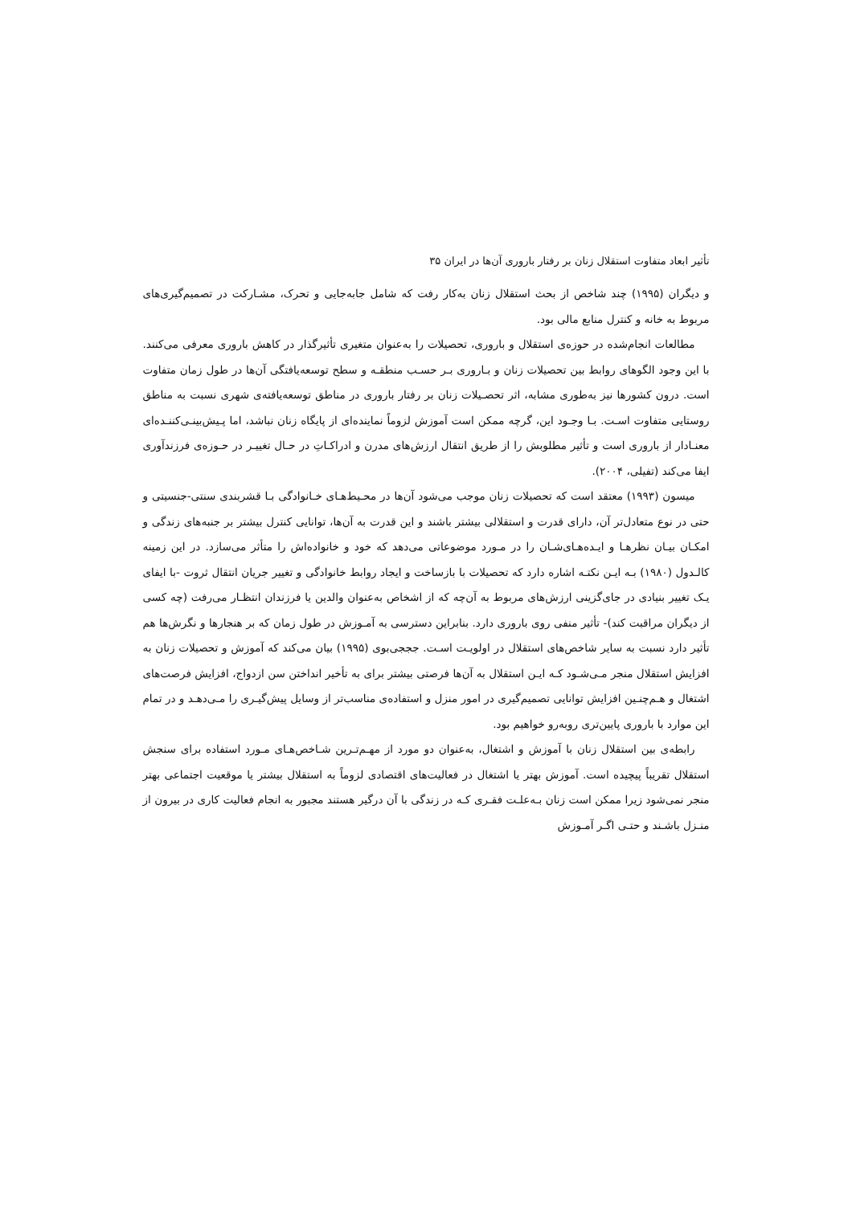تأثیر ابعاد متفاوت استقلال زنان بر رفتار باروری آن‌ها در ایران ۳۵
و دیگران (۱۹۹۵) چند شاخص از بحث استقلال زنان به‌کار رفت که شامل جابه‌جایی و تحرک، مشـارکت در تصمیم‌گیری‌های مربوط به خانه و کنترل منابع مالی بود.
مطالعات انجام‌شده در حوزه‌ی استقلال و باروری، تحصیلات را به‌عنوان متغیری تأثیرگذار در کاهش باروری معرفی می‌کنند. با این وجود الگوهای روابط بین تحصیلات زنان و بـاروری بـر حسـب منطقـه و سطح توسعه‌یافتگی آن‌ها در طول زمان متفاوت است. درون کشورها نیز به‌طوری مشابه، اثر تحصـیلات زنان بر رفتار باروری در مناطق توسعه‌یافته‌ی شهری نسبت به مناطق روستایی متفاوت اسـت. بـا وجـود این، گرچه ممکن است آموزش لزوماً نماینده‌ای از پایگاه زنان نباشد، اما پـیش‌بینـی‌کننـده‌ای معنـادار از باروری است و تأثیر مطلوبش را از طریق انتقال ارزش‌های مدرن و ادراکـاتِ در حـال تغییـر در حـوزه‌ی فرزندآوری ایفا می‌کند (تفیلی، ۲۰۰۴).
میسون (۱۹۹۳) معتقد است که تحصیلات زنان موجب می‌شود آن‌ها در محـیط‌هـای خـانوادگی بـا قشربندی سنتی-جنسیتی و حتی در نوع متعادل‌تر آن، دارای قدرت و استقلالی بیشتر باشند و این قدرت به آن‌ها، توانایی کنترل بیشتر بر جنبه‌های زندگی و امکـان بیـان نظرهـا و ایـده‌هـای‌شـان را در مـورد موضوعاتی می‌دهد که خود و خانواده‌اش را متأثر می‌سازد. در این زمینه کالـدول (۱۹۸۰) بـه ایـن نکتـه اشاره دارد که تحصیلات با بازساخت و ایجاد روابط خانوادگی و تغییر جریان انتقال ثروت -با ایفای یـک تغییر بنیادی در جای‌گزینی ارزش‌های مربوط به آن‌چه که از اشخاص به‌عنوان والدین یا فرزندان انتظـار می‌رفت (چه کسی از دیگران مراقبت کند)- تأثیر منفی روی باروری دارد. بنابراین دسترسی به آمـوزش در طول زمان که بر هنجارها و نگرش‌ها هم تأثیر دارد نسبت به سایر شاخص‌های استقلال در اولویـت اسـت. جججی‌بوی (۱۹۹۵) بیان می‌کند که آموزش و تحصیلات زنان به افزایش استقلال منجر مـی‌شـود کـه ایـن استقلال به آن‌ها فرصتی بیشتر برای به تأخیر انداختن سن ازدواج، افزایش فرصت‌های اشتغال و هـم‌چنـین افزایش توانایی تصمیم‌گیری در امور منزل و استفاده‌ی مناسب‌تر از وسایل پیش‌گیـری را مـی‌دهـد و در تمام این موارد با باروری پایین‌تری روبه‌رو خواهیم بود.
رابطه‌ی بین استقلال زنان با آموزش و اشتغال، به‌عنوان دو مورد از مهـم‌تـرین شـاخص‌هـای مـورد استفاده برای سنجش استقلال تقریباً پیچیده است. آموزش بهتر یا اشتغال در فعالیت‌های اقتصادی لزوماً به استقلال بیشتر یا موقعیت اجتماعی بهتر منجر نمی‌شود زیرا ممکن است زنان بـه‌علـت فقـری کـه در زندگی با آن درگیر هستند مجبور به انجام فعالیت کاری در بیرون از منـزل باشـند و حتـی اگـر آمـوزش